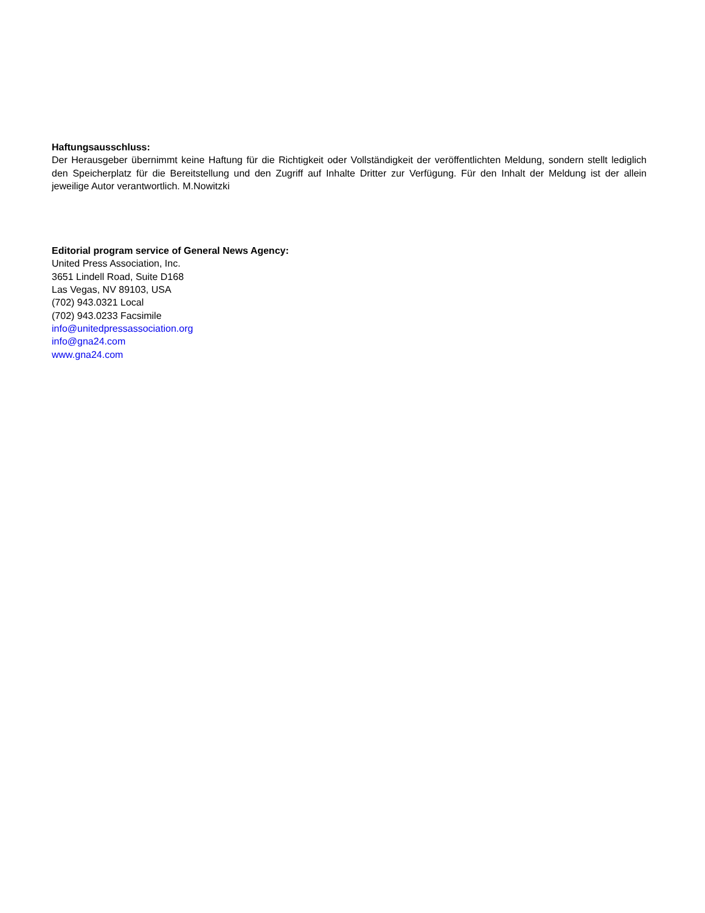Haftungsausschluss:
Der Herausgeber übernimmt keine Haftung für die Richtigkeit oder Vollständigkeit der veröffentlichten Meldung, sondern stellt lediglich den Speicherplatz für die Bereitstellung und den Zugriff auf Inhalte Dritter zur Verfügung. Für den Inhalt der Meldung ist der allein jeweilige Autor verantwortlich. M.Nowitzki
Editorial program service of General News Agency:
United Press Association, Inc.
3651 Lindell Road, Suite D168
Las Vegas, NV 89103, USA
(702) 943.0321 Local
(702) 943.0233 Facsimile
info@unitedpressassociation.org
info@gna24.com
www.gna24.com